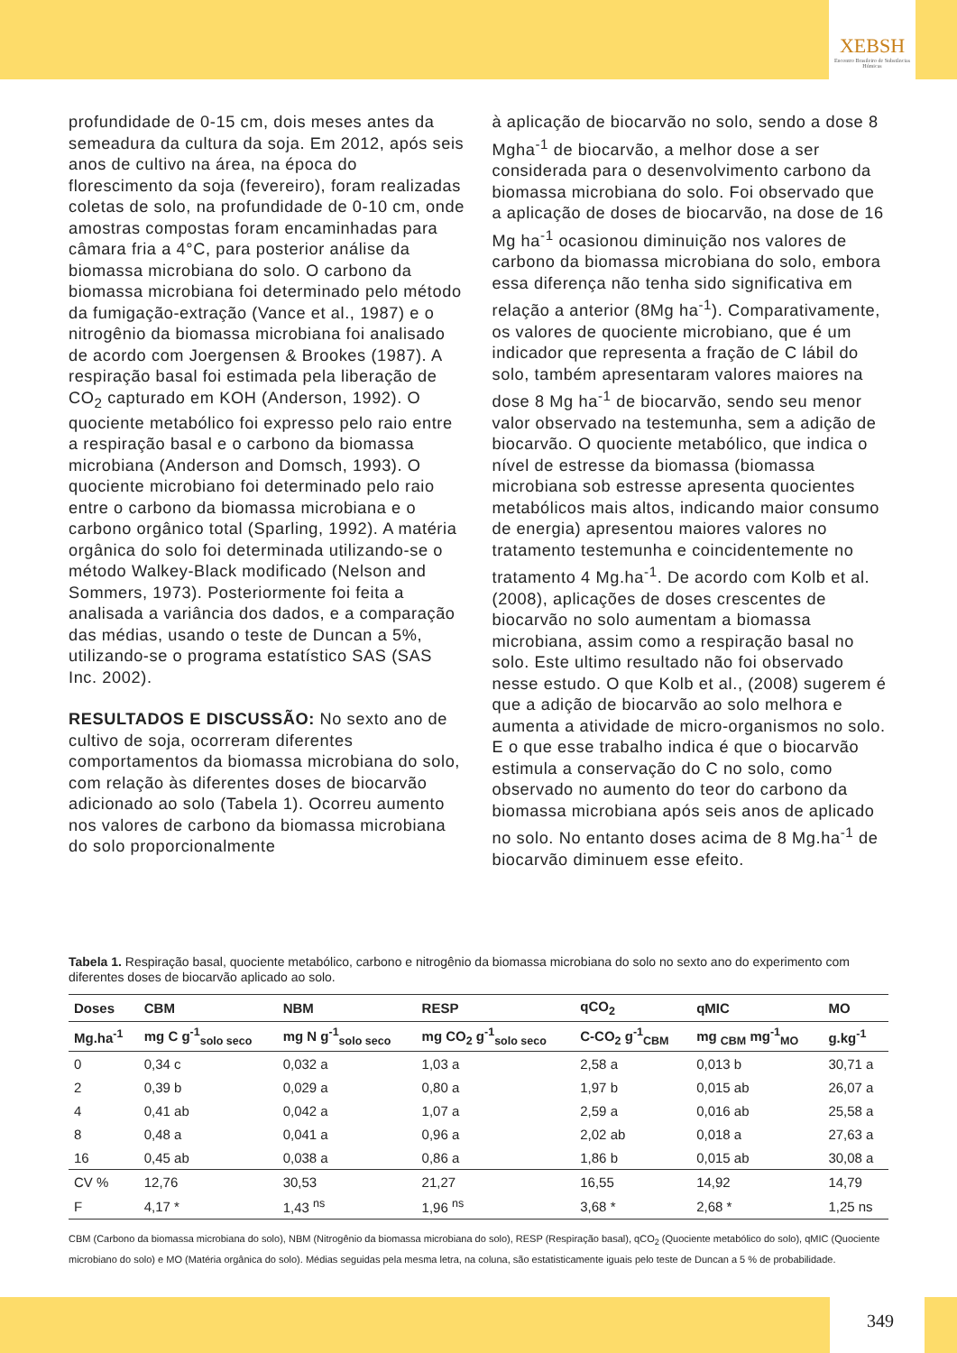XEBSH
Encontro Brasileiro de Substâncias Húmicas
profundidade de 0-15 cm, dois meses antes da semeadura da cultura da soja. Em 2012, após seis anos de cultivo na área, na época do florescimento da soja (fevereiro), foram realizadas coletas de solo, na profundidade de 0-10 cm, onde amostras compostas foram encaminhadas para câmara fria a 4°C, para posterior análise da biomassa microbiana do solo. O carbono da biomassa microbiana foi determinado pelo método da fumigação-extração (Vance et al., 1987) e o nitrogênio da biomassa microbiana foi analisado de acordo com Joergensen & Brookes (1987). A respiração basal foi estimada pela liberação de CO<sub>2</sub> capturado em KOH (Anderson, 1992). O quociente metabólico foi expresso pelo raio entre a respiração basal e o carbono da biomassa microbiana (Anderson and Domsch, 1993). O quociente microbiano foi determinado pelo raio entre o carbono da biomassa microbiana e o carbono orgânico total (Sparling, 1992). A matéria orgânica do solo foi determinada utilizando-se o método Walkey-Black modificado (Nelson and Sommers, 1973). Posteriormente foi feita a analisada a variância dos dados, e a comparação das médias, usando o teste de Duncan a 5%, utilizando-se o programa estatístico SAS (SAS Inc. 2002).
RESULTADOS E DISCUSSÃO: No sexto ano de cultivo de soja, ocorreram diferentes comportamentos da biomassa microbiana do solo, com relação às diferentes doses de biocarvão adicionado ao solo (Tabela 1). Ocorreu aumento nos valores de carbono da biomassa microbiana do solo proporcionalmente
à aplicação de biocarvão no solo, sendo a dose 8 Mgha<sup>-1</sup> de biocarvão, a melhor dose a ser considerada para o desenvolvimento carbono da biomassa microbiana do solo. Foi observado que a aplicação de doses de biocarvão, na dose de 16 Mg ha<sup>-1</sup> ocasionou diminuição nos valores de carbono da biomassa microbiana do solo, embora essa diferença não tenha sido significativa em relação a anterior (8Mg ha<sup>-1</sup>). Comparativamente, os valores de quociente microbiano, que é um indicador que representa a fração de C lábil do solo, também apresentaram valores maiores na dose 8 Mg ha<sup>-1</sup> de biocarvão, sendo seu menor valor observado na testemunha, sem a adição de biocarvão. O quociente metabólico, que indica o nível de estresse da biomassa (biomassa microbiana sob estresse apresenta quocientes metabólicos mais altos, indicando maior consumo de energia) apresentou maiores valores no tratamento testemunha e coincidentemente no tratamento 4 Mg.ha<sup>-1</sup>. De acordo com Kolb et al. (2008), aplicações de doses crescentes de biocarvão no solo aumentam a biomassa microbiana, assim como a respiração basal no solo. Este ultimo resultado não foi observado nesse estudo. O que Kolb et al., (2008) sugerem é que a adição de biocarvão ao solo melhora e aumenta a atividade de micro-organismos no solo. E o que esse trabalho indica é que o biocarvão estimula a conservação do C no solo, como observado no aumento do teor do carbono da biomassa microbiana após seis anos de aplicado no solo. No entanto doses acima de 8 Mg.ha<sup>-1</sup> de biocarvão diminuem esse efeito.
Tabela 1. Respiração basal, quociente metabólico, carbono e nitrogênio da biomassa microbiana do solo no sexto ano do experimento com diferentes doses de biocarvão aplicado ao solo.
| Doses | CBM | NBM | RESP | qCO<sub>2</sub> | qMIC | MO |
| --- | --- | --- | --- | --- | --- | --- |
| Mg.ha<sup>-1</sup> | mg C g<sup>-1</sup><sub>solo seco</sub> | mg N g<sup>-1</sup><sub>solo seco</sub> | mg CO<sub>2</sub> g<sup>-1</sup><sub>solo seco</sub> | C-CO<sub>2</sub> g<sup>-1</sup><sub>CBM</sub> | mg <sub>CBM</sub> mg<sup>-1</sup><sub>MO</sub> | g.kg<sup>-1</sup> |
| 0 | 0,34 c | 0,032 a | 1,03 a | 2,58 a | 0,013 b | 30,71 a |
| 2 | 0,39 b | 0,029 a | 0,80 a | 1,97 b | 0,015 ab | 26,07 a |
| 4 | 0,41 ab | 0,042 a | 1,07 a | 2,59 a | 0,016 ab | 25,58 a |
| 8 | 0,48 a | 0,041 a | 0,96 a | 2,02 ab | 0,018 a | 27,63 a |
| 16 | 0,45 ab | 0,038 a | 0,86 a | 1,86 b | 0,015 ab | 30,08 a |
| CV % | 12,76 | 30,53 | 21,27 | 16,55 | 14,92 | 14,79 |
| F | 4,17 * | 1,43 <sup>ns</sup> | 1,96 <sup>ns</sup> | 3,68 * | 2,68 * | 1,25 ns |
CBM (Carbono da biomassa microbiana do solo), NBM (Nitrogênio da biomassa microbiana do solo), RESP (Respiração basal), qCO<sub>2</sub> (Quociente metabólico do solo), qMIC (Quociente microbiano do solo) e MO (Matéria orgânica do solo). Médias seguidas pela mesma letra, na coluna, são estatisticamente iguais pelo teste de Duncan a 5 % de probabilidade.
349